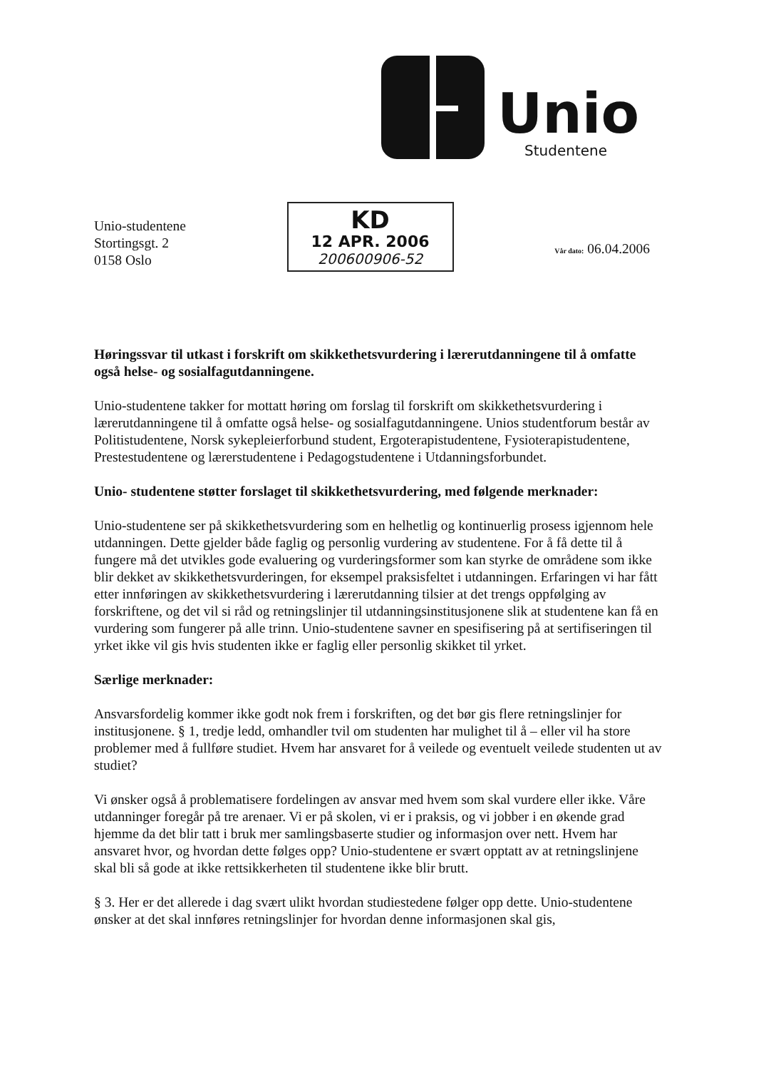Unio
Studentene
Unio-studentene
Stortingsgt. 2
0158 Oslo
KD
12 APR. 2006
200600906-52
Vår dato: 06.04.2006
Høringssvar til utkast i forskrift om skikkethetsvurdering i lærerutdanningene til å omfatte også helse- og sosialfagutdanningene.
Unio-studentene takker for mottatt høring om forslag til forskrift om skikkethetsvurdering i lærerutdanningene til å omfatte også helse- og sosialfagutdanningene. Unios studentforum består av Politistudentene, Norsk sykepleierforbund student, Ergoterapistudentene, Fysioterapistudentene, Prestestudentene og lærerstudentene i Pedagogstudentene i Utdanningsforbundet.
Unio- studentene støtter forslaget til skikkethetsvurdering, med følgende merknader:
Unio-studentene ser på skikkethetsvurdering som en helhetlig og kontinuerlig prosess igjennom hele utdanningen. Dette gjelder både faglig og personlig vurdering av studentene. For å få dette til å fungere må det utvikles gode evaluering og vurderingsformer som kan styrke de områdene som ikke blir dekket av skikkethetsvurderingen, for eksempel praksisfeltet i utdanningen. Erfaringen vi har fått etter innføringen av skikkethetsvurdering i lærerutdanning tilsier at det trengs oppfølging av forskriftene, og det vil si råd og retningslinjer til utdanningsinstitusjonene slik at studentene kan få en vurdering som fungerer på alle trinn. Unio-studentene savner en spesifisering på at sertifiseringen til yrket ikke vil gis hvis studenten ikke er faglig eller personlig skikket til yrket.
Særlige merknader:
Ansvarsfordelig kommer ikke godt nok frem i forskriften, og det bør gis flere retningslinjer for institusjonene. § 1, tredje ledd, omhandler tvil om studenten har mulighet til å – eller vil ha store problemer med å fullføre studiet. Hvem har ansvaret for å veilede og eventuelt veilede studenten ut av studiet?
Vi ønsker også å problematisere fordelingen av ansvar med hvem som skal vurdere eller ikke. Våre utdanninger foregår på tre arenaer. Vi er på skolen, vi er i praksis, og vi jobber i en økende grad hjemme da det blir tatt i bruk mer samlingsbaserte studier og informasjon over nett. Hvem har ansvaret hvor, og hvordan dette følges opp? Unio-studentene er svært opptatt av at retningslinjene skal bli så gode at ikke rettsikkerheten til studentene ikke blir brutt.
§ 3. Her er det allerede i dag svært ulikt hvordan studiestedene følger opp dette. Unio-studentene ønsker at det skal innføres retningslinjer for hvordan denne informasjonen skal gis,